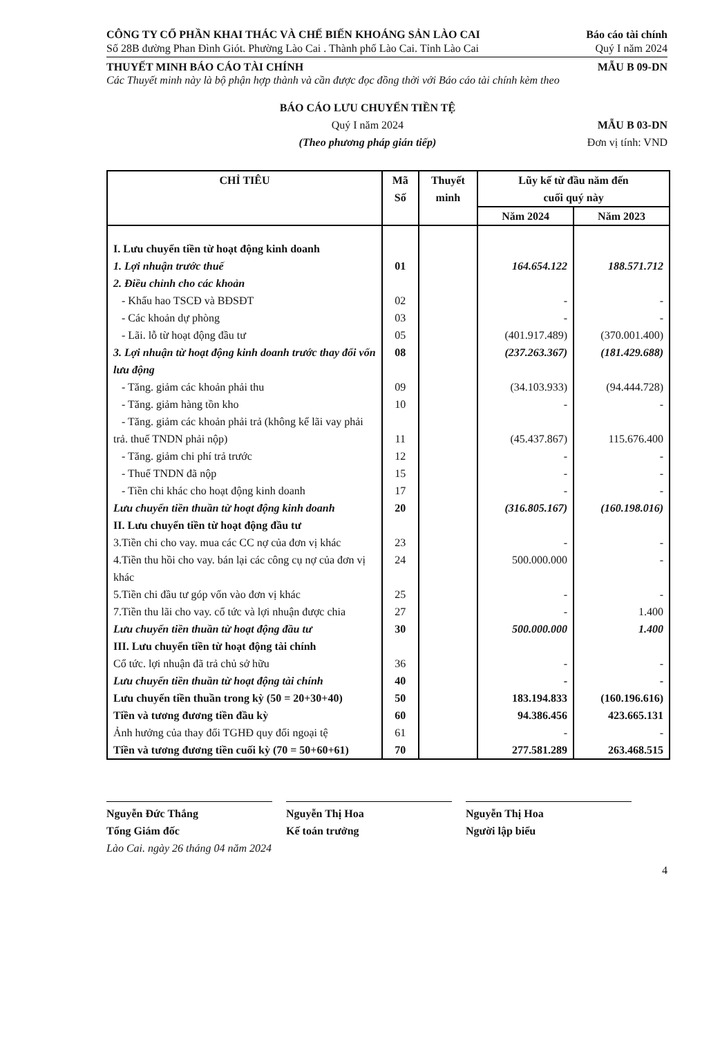CÔNG TY CỔ PHẦN KHAI THÁC VÀ CHẾ BIẾN KHOÁNG SẢN LÀO CAI
Số 28B đường Phan Đình Giót. Phường Lào Cai . Thành phố Lào Cai. Tỉnh Lào Cai
Báo cáo tài chính
Quý I năm 2024
THUYẾT MINH BÁO CÁO TÀI CHÍNH MẪU B 09-DN
Các Thuyết minh này là bộ phận hợp thành và cần được đọc đồng thời với Báo cáo tài chính kèm theo
BÁO CÁO LƯU CHUYỂN TIỀN TỆ
Quý I năm 2024
(Theo phương pháp gián tiếp)
MẪU B 03-DN
Đơn vị tính: VND
| CHỈ TIÊU | Mã Số | Thuyết minh | Lũy kế từ đầu năm đến cuối quý này | |
| --- | --- | --- | --- | --- |
| | | | Năm 2024 | Năm 2023 |
| I. Lưu chuyển tiền từ hoạt động kinh doanh | | | | |
| 1. Lợi nhuận trước thuế | 01 | | 164.654.122 | 188.571.712 |
| 2. Điều chỉnh cho các khoản | | | | |
| - Khấu hao TSCĐ và BĐSĐT | 02 | | - | - |
| - Các khoản dự phòng | 03 | | - | - |
| - Lãi. lỗ từ hoạt động đầu tư | 05 | | (401.917.489) | (370.001.400) |
| 3. Lợi nhuận từ hoạt động kinh doanh trước thay đổi vốn lưu động | 08 | | (237.263.367) | (181.429.688) |
| - Tăng. giảm các khoản phải thu | 09 | | (34.103.933) | (94.444.728) |
| - Tăng. giảm hàng tồn kho | 10 | | - | - |
| - Tăng. giảm các khoản phải trả (không kể lãi vay phải trả. thuế TNDN phải nộp) | 11 | | (45.437.867) | 115.676.400 |
| - Tăng. giảm chi phí trả trước | 12 | | - | - |
| - Thuế TNDN đã nộp | 15 | | - | - |
| - Tiền chi khác cho hoạt động kinh doanh | 17 | | - | - |
| Lưu chuyển tiền thuần từ hoạt động kinh doanh | 20 | | (316.805.167) | (160.198.016) |
| II. Lưu chuyển tiền từ hoạt động đầu tư | | | | |
| 3.Tiền chi cho vay. mua các CC nợ của đơn vị khác | 23 | | - | - |
| 4.Tiền thu hồi cho vay. bán lại các công cụ nợ của đơn vị khác | 24 | | 500.000.000 | - |
| 5.Tiền chi đầu tư góp vốn vào đơn vị khác | 25 | | - | - |
| 7.Tiền thu lãi cho vay. cổ tức và lợi nhuận được chia | 27 | | - | 1.400 |
| Lưu chuyển tiền thuần từ hoạt động đầu tư | 30 | | 500.000.000 | 1.400 |
| III. Lưu chuyển tiền từ hoạt động tài chính | | | | |
| Cổ tức. lợi nhuận đã trả chủ sở hữu | 36 | | - | - |
| Lưu chuyển tiền thuần từ hoạt động tài chính | 40 | | - | - |
| Lưu chuyển tiền thuần trong kỳ (50 = 20+30+40) | 50 | | 183.194.833 | (160.196.616) |
| Tiền và tương đương tiền đầu kỳ | 60 | | 94.386.456 | 423.665.131 |
| Ảnh hưởng của thay đổi TGHĐ quy đổi ngoại tệ | 61 | | - | - |
| Tiền và tương đương tiền cuối kỳ (70 = 50+60+61) | 70 | | 277.581.289 | 263.468.515 |
Nguyễn Đức Thắng
Tổng Giám đốc
Nguyễn Thị Hoa
Kế toán trưởng
Nguyễn Thị Hoa
Người lập biểu
Lào Cai. ngày 26 tháng 04 năm 2024
4